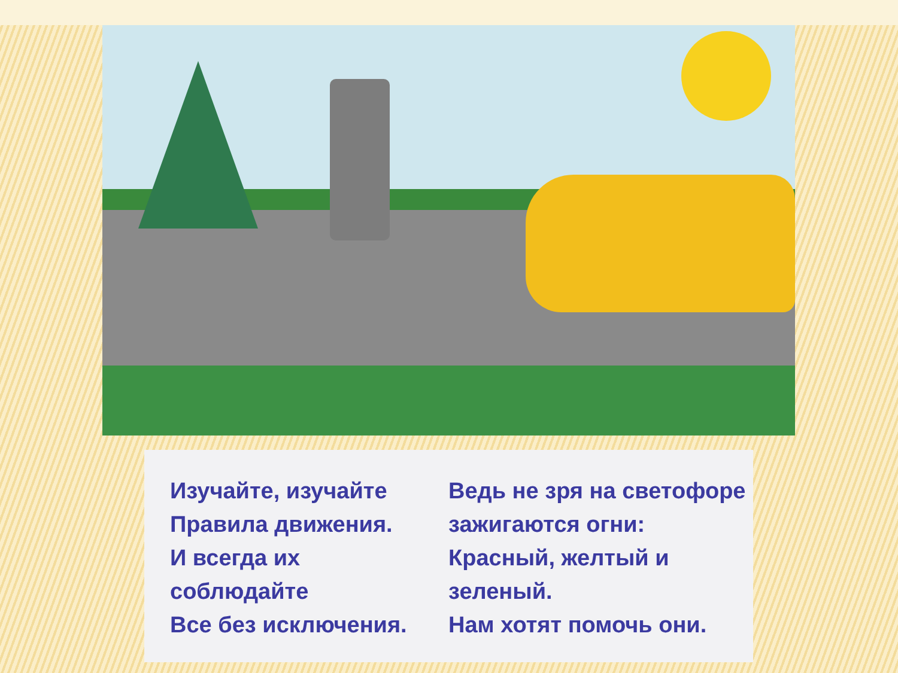Изучайте, изучайте
Правила движения.
И всегда их
соблюдайте
Все без исключения.
Ведь не зря на светофоре
зажигаются огни:
Красный, желтый и
зеленый.
Нам хотят помочь они.